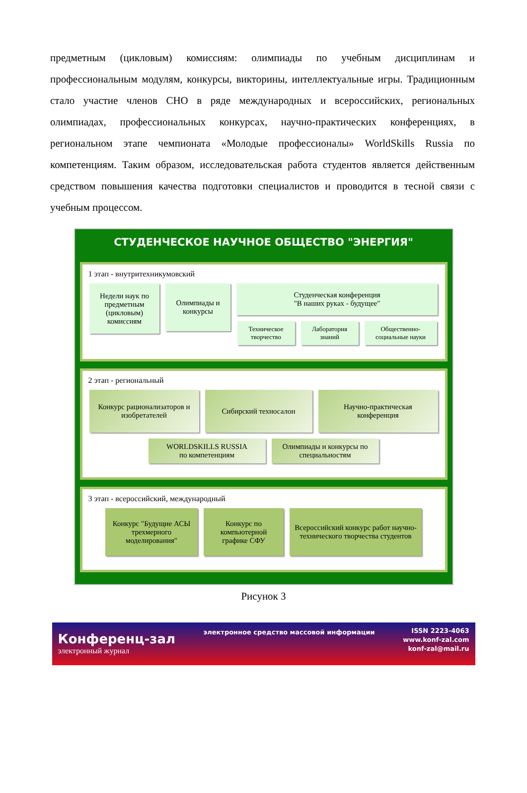предметным (цикловым) комиссиям: олимпиады по учебным дисциплинам и профессиональным модулям, конкурсы, викторины, интеллектуальные игры. Традиционным стало участие членов СНО в ряде международных и всероссийских, региональных олимпиадах, профессиональных конкурсах, научно-практических конференциях, в региональном этапе чемпионата «Молодые профессионалы» WorldSkills Russia по компетенциям. Таким образом, исследовательская работа студентов является действенным средством повышения качества подготовки специалистов и проводится в тесной связи с учебным процессом.
СТУДЕНЧЕСКОЕ НАУЧНОЕ ОБЩЕСТВО "ЭНЕРГИЯ"
1 этап - внутритехникумовский
Недели наук по предметным (цикловым) комиссиям
Олимпиады и конкурсы
Студенческая конференция
"В наших руках - будущее"
Техническое творчество
Лаборатория знаний
Общественно-социальные науки
2 этап - региональный
Конкурс рационализаторов и изобретателей
Сибирский техносалон Научно-практическая конференция
WORLDSKILLS RUSSIA
по компетенциям
Олимпиады и конкурсы по специальностям
3 этап - всероссийский, международный
Конкурс "Будущие АСЫ трехмерного моделирования"
Конкурс по компьютерной графике СФУ
Всероссийский конкурс работ научно-технического творчества студентов
Рисунок 3
Конференц-зал
электронный журнал
электронное средство массовой информации
ISSN 2223-4063
www.konf-zal.com
konf-zal@mail.ru